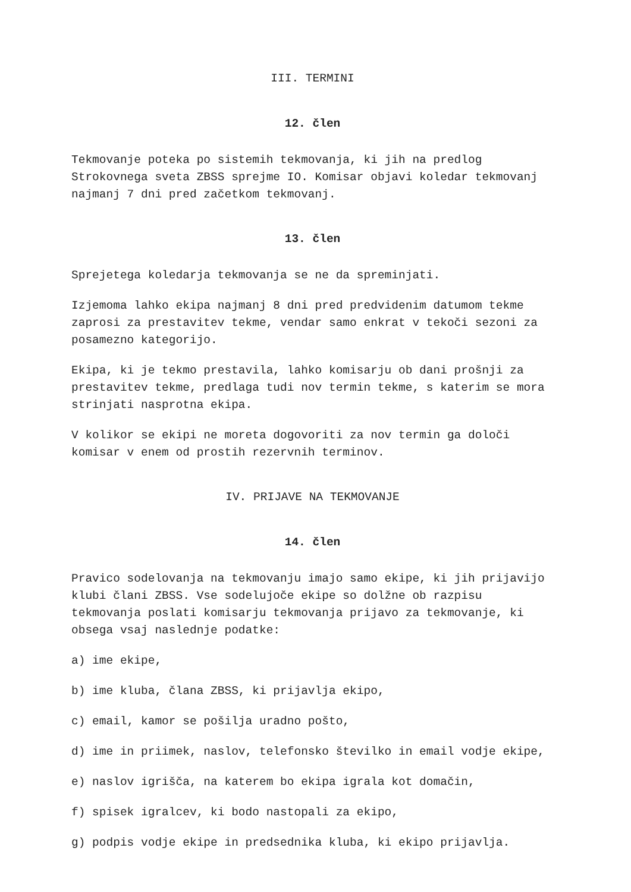III. TERMINI
12. člen
Tekmovanje poteka po sistemih tekmovanja, ki jih na predlog Strokovnega sveta ZBSS sprejme IO. Komisar objavi koledar tekmovanj najmanj 7 dni pred začetkom tekmovanj.
13. člen
Sprejetega koledarja tekmovanja se ne da spreminjati.
Izjemoma lahko ekipa najmanj 8 dni pred predvidenim datumom tekme zaprosi za prestavitev tekme, vendar samo enkrat v tekoči sezoni za posamezno kategorijo.
Ekipa, ki je tekmo prestavila, lahko komisarju ob dani prošnji za prestavitev tekme, predlaga tudi nov termin tekme, s katerim se mora strinjati nasprotna ekipa.
V kolikor se ekipi ne moreta dogovoriti za nov termin ga določi komisar v enem od prostih rezervnih terminov.
IV. PRIJAVE NA TEKMOVANJE
14. člen
Pravico sodelovanja na tekmovanju imajo samo ekipe, ki jih prijavijo klubi člani ZBSS. Vse sodelujoče ekipe so dolžne ob razpisu tekmovanja poslati komisarju tekmovanja prijavo za tekmovanje, ki obsega vsaj naslednje podatke:
a) ime ekipe,
b) ime kluba, člana ZBSS, ki prijavlja ekipo,
c) email, kamor se pošilja uradno pošto,
d) ime in priimek, naslov, telefonsko številko in email vodje ekipe,
e) naslov igrišča, na katerem bo ekipa igrala kot domačin,
f) spisek igralcev, ki bodo nastopali za ekipo,
g) podpis vodje ekipe in predsednika kluba, ki ekipo prijavlja.